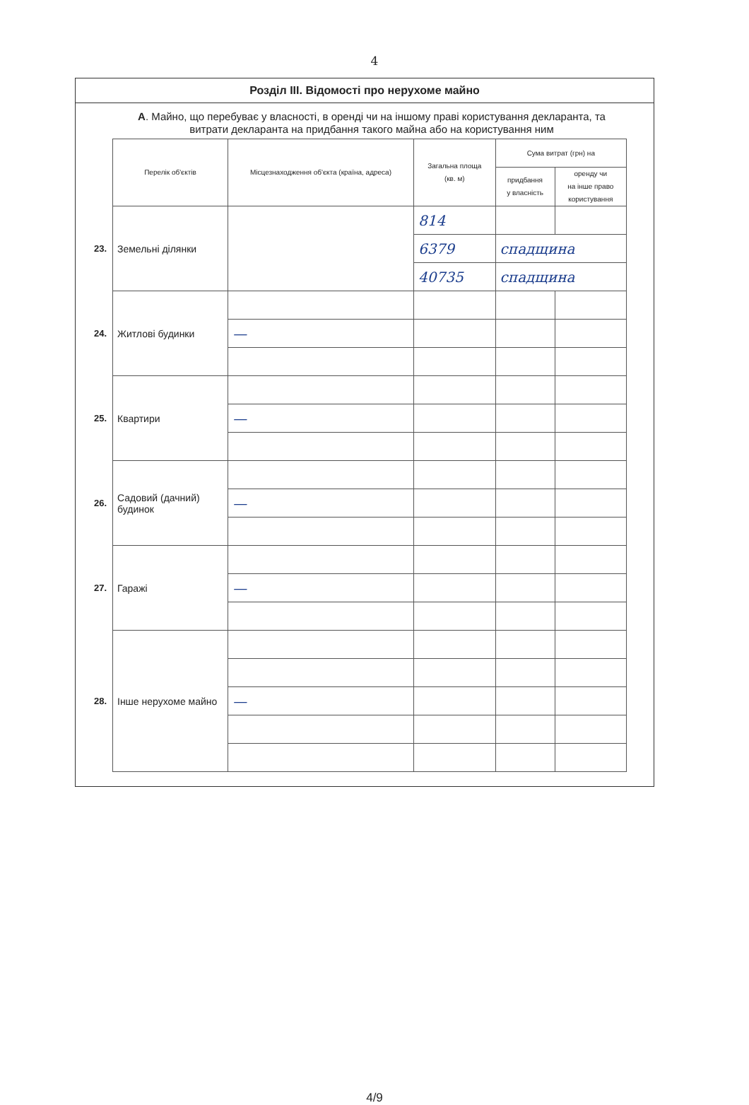4
Розділ III. Відомості про нерухоме майно
А. Майно, що перебуває у власності, в оренді чи на іншому праві користування декларанта, та витрати декларанта на придбання такого майна або на користування ним
| | Перелік об'єктів | Місцезнаходження об'єкта (країна, адреса) | Загальна площа (кв. м) | Сума витрат (грн) на | |
| --- | --- | --- | --- | --- | --- |
| | | | | придбання у власність | оренду чи на інше право користування |
| 23. | Земельні ділянки | | 814 | | |
| | | | 6379 | спадщина | |
| | | | 40735 | спадщина | |
| 24. | Житлові будинки | | | | |
| | | — | | | |
| 25. | Квартири | | | | |
| | | — | | | |
| 26. | Садовий (дачний) будинок | | | | |
| | | — | | | |
| 27. | Гаражі | | | | |
| | | — | | | |
| 28. | Інше нерухоме майно | | | | |
| | | — | | | |
4/9